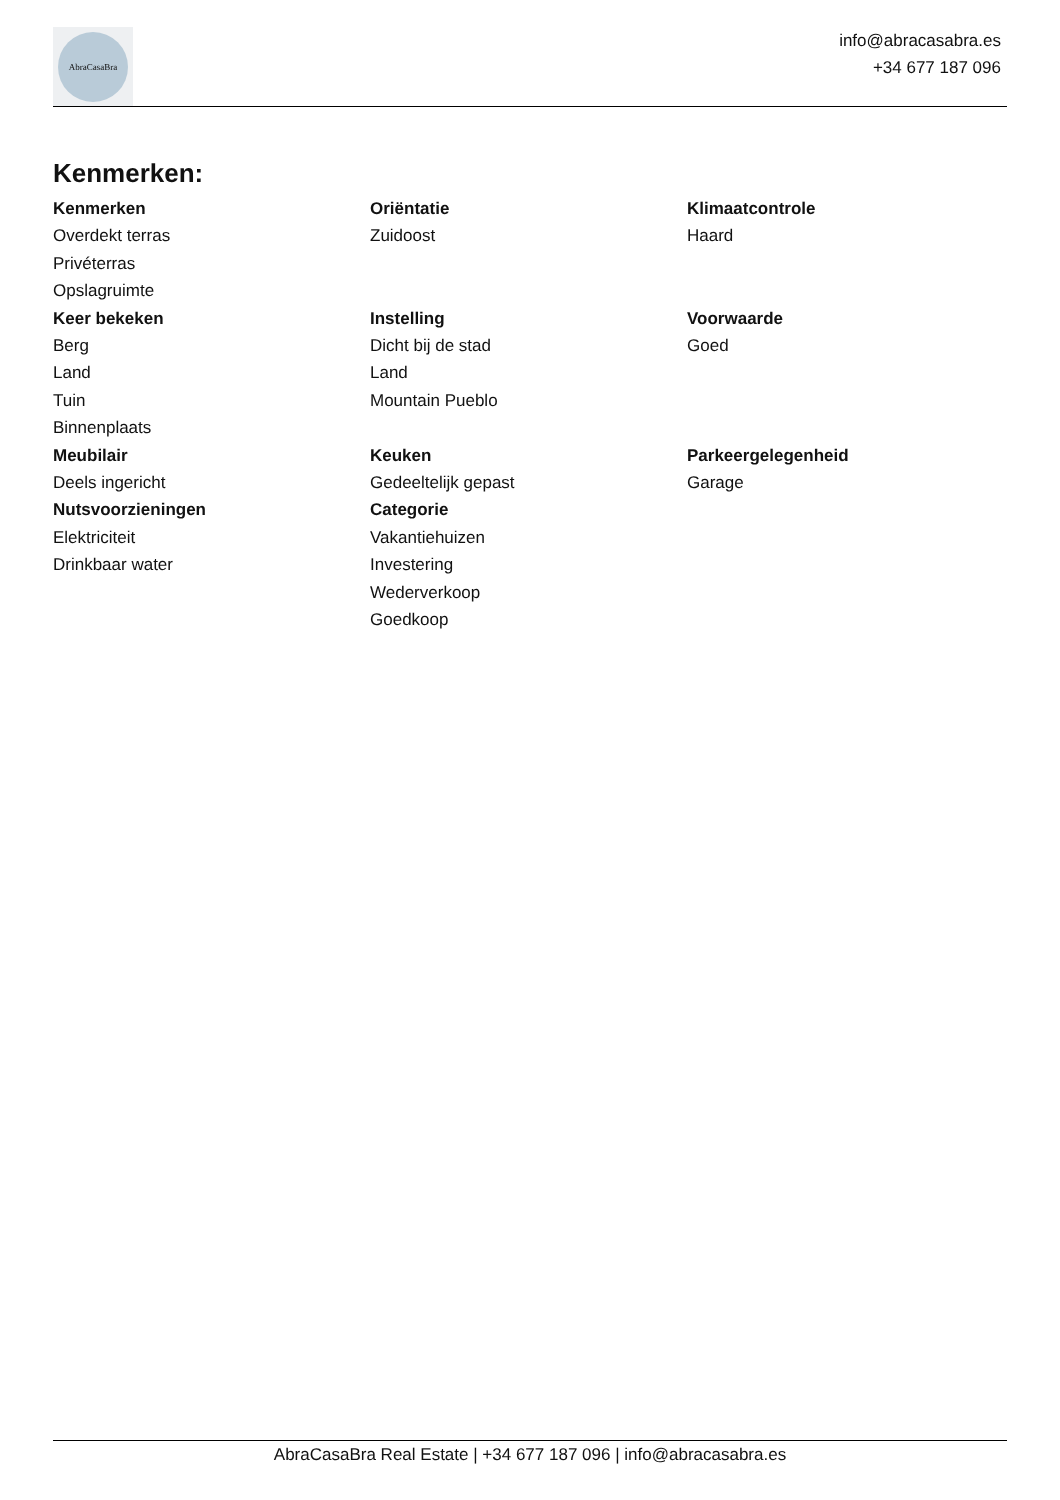AbraCasaBra
info@abracasabra.es
+34 677 187 096
Kenmerken:
Kenmerken
Overdekt terras
Privéterras
Opslagruimte
Oriëntatie
Zuidoost
Klimaatcontrole
Haard
Keer bekeken
Berg
Land
Tuin
Binnenplaats
Instelling
Dicht bij de stad
Land
Mountain Pueblo
Voorwaarde
Goed
Meubilair
Deels ingericht
Nutsvoorzieningen
Elektriciteit
Drinkbaar water
Keuken
Gedeeltelijk gepast
Categorie
Vakantiehuizen
Investering
Wederverkoop
Goedkoop
Parkeergelegenheid
Garage
AbraCasaBra Real Estate | +34 677 187 096 | info@abracasabra.es